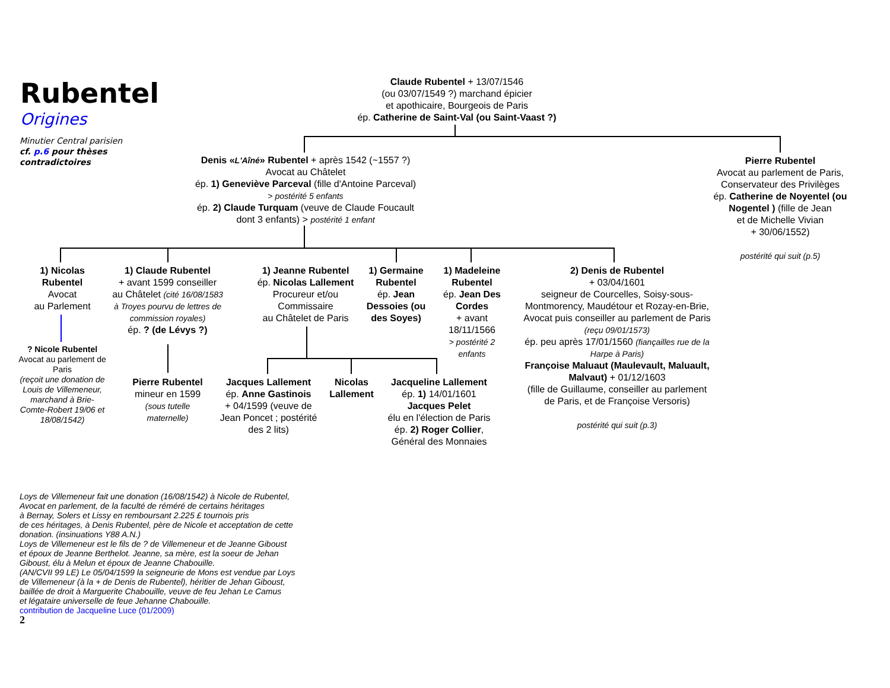Rubentel
Origines
Minutier Central parisien
cf. p.6 pour thèses
contradictoires
Claude Rubentel + 13/07/1546
(ou 03/07/1549 ?) marchand épicier
et apothicaire, Bourgeois de Paris
ép. Catherine de Saint-Val (ou Saint-Vaast ?)
Denis «L'Aîné» Rubentel + après 1542 (~1557 ?)
Avocat au Châtelet
ép. 1) Geneviève Parceval (fille d'Antoine Parceval)
> postérité 5 enfants
ép. 2) Claude Turquam (veuve de Claude Foucault
dont 3 enfants) > postérité 1 enfant
Pierre Rubentel
Avocat au parlement de Paris,
Conservateur des Privilèges
ép. Catherine de Noyentel (ou Nogentel ) (fille de Jean
et de Michelle Vivian
+ 30/06/1552)
postérité qui suit (p.5)
1) Nicolas Rubentel
Avocat
au Parlement
? Nicole Rubentel
Avocat au parlement de Paris
(reçoit une donation de Louis de Villemeneur, marchand à Brie-Comte-Robert 19/06 et 18/08/1542)
1) Claude Rubentel
+ avant 1599 conseiller
au Châtelet (cité 16/08/1583 à Troyes pourvu de lettres de commission royales)
ép. ? (de Lévys ?)
Pierre Rubentel
mineur en 1599
(sous tutelle maternelle)
1) Jeanne Rubentel
ép. Nicolas Lallement
Procureur et/ou Commissaire
au Châtelet de Paris
Jacques Lallement
ép. Anne Gastinois
+ 04/1599 (veuve de Jean Poncet ; postérité des 2 lits)
Nicolas Lallement
Jacqueline Lallement
ép. 1) 14/01/1601
Jacques Pelet
élu en l'élection de Paris
ép. 2) Roger Collier,
Général des Monnaies
1) Germaine Rubentel
ép. Jean Dessoies (ou des Soyes)
1) Madeleine Rubentel
ép. Jean Des Cordes
+ avant 18/11/1566
> postérité 2 enfants
2) Denis de Rubentel
+ 03/04/1601
seigneur de Courcelles, Soisy-sous-Montmorency, Maudétour et Rozay-en-Brie, Avocat puis conseiller au parlement de Paris (reçu 09/01/1573)
ép. peu après 17/01/1560 (fiançailles rue de la Harpe à Paris)
Françoise Maluaut (Maulevault, Maluault, Malvaut) + 01/12/1603
(fille de Guillaume, conseiller au parlement de Paris, et de Françoise Versoris)
postérité qui suit (p.3)
Loys de Villemeneur fait une donation (16/08/1542) à Nicole de Rubentel,
Avocat en parlement, de la faculté de réméré de certains héritages
à Bernay, Solers et Lissy en remboursant 2.225 £ tournois pris
de ces héritages, à Denis Rubentel, père de Nicole et acceptation de cette
donation. (insinuations Y88 A.N.)
Loys de Villemeneur est le fils de ? de Villemeneur et de Jeanne Giboust
et époux de Jeanne Berthelot. Jeanne, sa mère, est la soeur de Jehan
Giboust, élu à Melun et époux de Jeanne Chabouille.
(AN/CVII 99 LE) Le 05/04/1599 la seigneurie de Mons est vendue par Loys
de Villemeneur (à la + de Denis de Rubentel), héritier de Jehan Giboust,
baillée de droit à Marguerite Chabouille, veuve de feu Jehan Le Camus
et légataire universelle de feue Jehanne Chabouille.
contribution de Jacqueline Luce (01/2009)
2